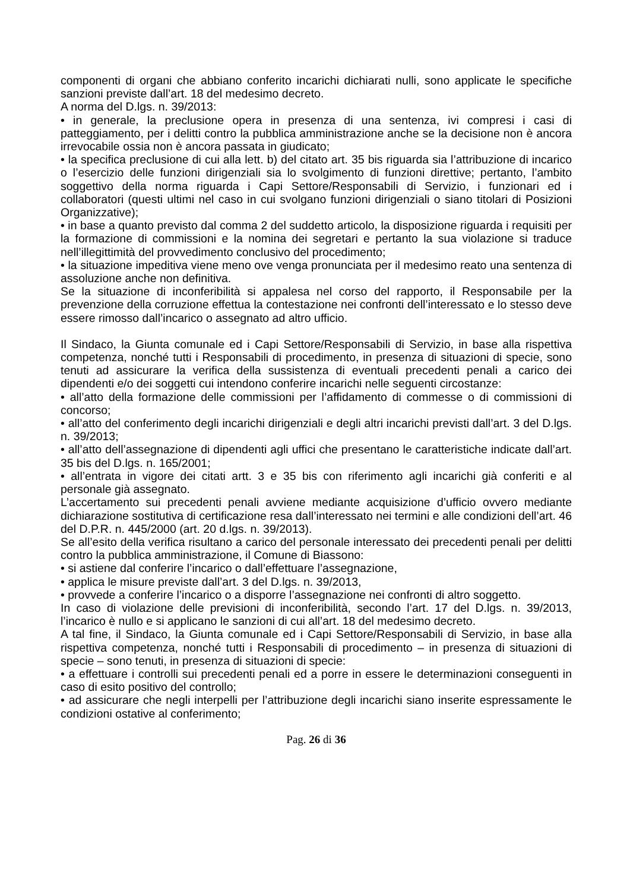componenti di organi che abbiano conferito incarichi dichiarati nulli, sono applicate le specifiche sanzioni previste dall’art. 18 del medesimo decreto.
A norma del D.lgs. n. 39/2013:
• in generale, la preclusione opera in presenza di una sentenza, ivi compresi i casi di patteggiamento, per i delitti contro la pubblica amministrazione anche se la decisione non è ancora irrevocabile ossia non è ancora passata in giudicato;
• la specifica preclusione di cui alla lett. b) del citato art. 35 bis riguarda sia l’attribuzione di incarico o l’esercizio delle funzioni dirigenziali sia lo svolgimento di funzioni direttive; pertanto, l’ambito soggettivo della norma riguarda i Capi Settore/Responsabili di Servizio, i funzionari ed i collaboratori (questi ultimi nel caso in cui svolgano funzioni dirigenziali o siano titolari di Posizioni Organizzative);
• in base a quanto previsto dal comma 2 del suddetto articolo, la disposizione riguarda i requisiti per la formazione di commissioni e la nomina dei segretari e pertanto la sua violazione si traduce nell’illegittimità del provvedimento conclusivo del procedimento;
• la situazione impeditiva viene meno ove venga pronunciata per il medesimo reato una sentenza di assoluzione anche non definitiva.
Se la situazione di inconferibilità si appalesa nel corso del rapporto, il Responsabile per la prevenzione della corruzione effettua la contestazione nei confronti dell’interessato e lo stesso deve essere rimosso dall’incarico o assegnato ad altro ufficio.
Il Sindaco, la Giunta comunale ed i Capi Settore/Responsabili di Servizio, in base alla rispettiva competenza, nonché tutti i Responsabili di procedimento, in presenza di situazioni di specie, sono tenuti ad assicurare la verifica della sussistenza di eventuali precedenti penali a carico dei dipendenti e/o dei soggetti cui intendono conferire incarichi nelle seguenti circostanze:
• all’atto della formazione delle commissioni per l’affidamento di commesse o di commissioni di concorso;
• all’atto del conferimento degli incarichi dirigenziali e degli altri incarichi previsti dall’art. 3 del D.lgs. n. 39/2013;
• all’atto dell’assegnazione di dipendenti agli uffici che presentano le caratteristiche indicate dall’art. 35 bis del D.lgs. n. 165/2001;
• all’entrata in vigore dei citati artt. 3 e 35 bis con riferimento agli incarichi già conferiti e al personale già assegnato.
L’accertamento sui precedenti penali avviene mediante acquisizione d’ufficio ovvero mediante dichiarazione sostitutiva di certificazione resa dall’interessato nei termini e alle condizioni dell’art. 46 del D.P.R. n. 445/2000 (art. 20 d.lgs. n. 39/2013).
Se all’esito della verifica risultano a carico del personale interessato dei precedenti penali per delitti contro la pubblica amministrazione, il Comune di Biassono:
• si astiene dal conferire l’incarico o dall’effettuare l’assegnazione,
• applica le misure previste dall’art. 3 del D.lgs. n. 39/2013,
• provvede a conferire l’incarico o a disporre l’assegnazione nei confronti di altro soggetto.
In caso di violazione delle previsioni di inconferibilità, secondo l’art. 17 del D.lgs. n. 39/2013, l’incarico è nullo e si applicano le sanzioni di cui all’art. 18 del medesimo decreto.
A tal fine, il Sindaco, la Giunta comunale ed i Capi Settore/Responsabili di Servizio, in base alla rispettiva competenza, nonché tutti i Responsabili di procedimento – in presenza di situazioni di specie – sono tenuti, in presenza di situazioni di specie:
• a effettuare i controlli sui precedenti penali ed a porre in essere le determinazioni conseguenti in caso di esito positivo del controllo;
• ad assicurare che negli interpelli per l’attribuzione degli incarichi siano inserite espressamente le condizioni ostative al conferimento;
Pag. 26 di 36